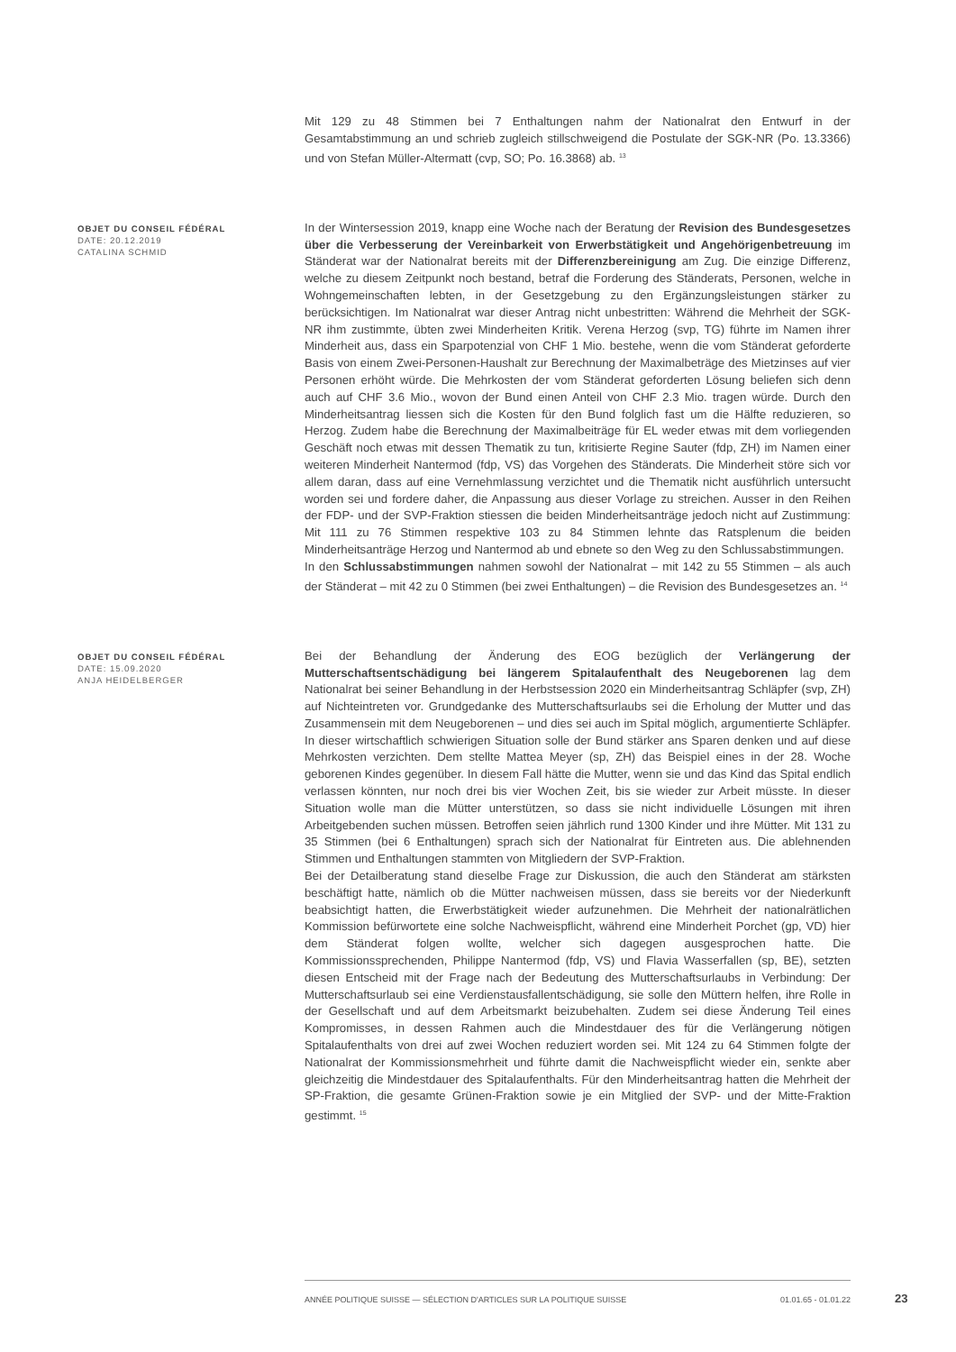Mit 129 zu 48 Stimmen bei 7 Enthaltungen nahm der Nationalrat den Entwurf in der Gesamtabstimmung an und schrieb zugleich stillschweigend die Postulate der SGK-NR (Po. 13.3366) und von Stefan Müller-Altermatt (cvp, SO; Po. 16.3868) ab. <sup>13</sup>
OBJET DU CONSEIL FÉDÉRAL
DATE: 20.12.2019
CATALINA SCHMID
In der Wintersession 2019, knapp eine Woche nach der Beratung der Revision des Bundesgesetzes über die Verbesserung der Vereinbarkeit von Erwerbstätigkeit und Angehörigenbetreuung im Ständerat war der Nationalrat bereits mit der Differenzbereinigung am Zug. Die einzige Differenz, welche zu diesem Zeitpunkt noch bestand, betraf die Forderung des Ständerats, Personen, welche in Wohngemeinschaften lebten, in der Gesetzgebung zu den Ergänzungsleistungen stärker zu berücksichtigen. Im Nationalrat war dieser Antrag nicht unbestritten: Während die Mehrheit der SGK-NR ihm zustimmte, übten zwei Minderheiten Kritik. Verena Herzog (svp, TG) führte im Namen ihrer Minderheit aus, dass ein Sparpotenzial von CHF 1 Mio. bestehe, wenn die vom Ständerat geforderte Basis von einem Zwei-Personen-Haushalt zur Berechnung der Maximalbeträge des Mietzinses auf vier Personen erhöht würde. Die Mehrkosten der vom Ständerat geforderten Lösung beliefen sich denn auch auf CHF 3.6 Mio., wovon der Bund einen Anteil von CHF 2.3 Mio. tragen würde. Durch den Minderheitsantrag liessen sich die Kosten für den Bund folglich fast um die Hälfte reduzieren, so Herzog. Zudem habe die Berechnung der Maximalbeiträge für EL weder etwas mit dem vorliegenden Geschäft noch etwas mit dessen Thematik zu tun, kritisierte Regine Sauter (fdp, ZH) im Namen einer weiteren Minderheit Nantermod (fdp, VS) das Vorgehen des Ständerats. Die Minderheit störe sich vor allem daran, dass auf eine Vernehmlassung verzichtet und die Thematik nicht ausführlich untersucht worden sei und fordere daher, die Anpassung aus dieser Vorlage zu streichen. Ausser in den Reihen der FDP- und der SVP-Fraktion stiessen die beiden Minderheitsanträge jedoch nicht auf Zustimmung: Mit 111 zu 76 Stimmen respektive 103 zu 84 Stimmen lehnte das Ratsplenum die beiden Minderheitsanträge Herzog und Nantermod ab und ebnete so den Weg zu den Schlussabstimmungen.
In den Schlussabstimmungen nahmen sowohl der Nationalrat – mit 142 zu 55 Stimmen – als auch der Ständerat – mit 42 zu 0 Stimmen (bei zwei Enthaltungen) – die Revision des Bundesgesetzes an. <sup>14</sup>
OBJET DU CONSEIL FÉDÉRAL
DATE: 15.09.2020
ANJA HEIDELBERGER
Bei der Behandlung der Änderung des EOG bezüglich der Verlängerung der Mutterschaftsentschädigung bei längerem Spitalaufenthalt des Neugeborenen lag dem Nationalrat bei seiner Behandlung in der Herbstsession 2020 ein Minderheitsantrag Schläpfer (svp, ZH) auf Nichteintreten vor. Grundgedanke des Mutterschaftsurlaubs sei die Erholung der Mutter und das Zusammensein mit dem Neugeborenen – und dies sei auch im Spital möglich, argumentierte Schläpfer. In dieser wirtschaftlich schwierigen Situation solle der Bund stärker ans Sparen denken und auf diese Mehrkosten verzichten. Dem stellte Mattea Meyer (sp, ZH) das Beispiel eines in der 28. Woche geborenen Kindes gegenüber. In diesem Fall hätte die Mutter, wenn sie und das Kind das Spital endlich verlassen könnten, nur noch drei bis vier Wochen Zeit, bis sie wieder zur Arbeit müsste. In dieser Situation wolle man die Mütter unterstützen, so dass sie nicht individuelle Lösungen mit ihren Arbeitgebenden suchen müssen. Betroffen seien jährlich rund 1300 Kinder und ihre Mütter. Mit 131 zu 35 Stimmen (bei 6 Enthaltungen) sprach sich der Nationalrat für Eintreten aus. Die ablehnenden Stimmen und Enthaltungen stammten von Mitgliedern der SVP-Fraktion.
Bei der Detailberatung stand dieselbe Frage zur Diskussion, die auch den Ständerat am stärksten beschäftigt hatte, nämlich ob die Mütter nachweisen müssen, dass sie bereits vor der Niederkunft beabsichtigt hatten, die Erwerbstätigkeit wieder aufzunehmen. Die Mehrheit der nationalrätlichen Kommission befürwortete eine solche Nachweispflicht, während eine Minderheit Porchet (gp, VD) hier dem Ständerat folgen wollte, welcher sich dagegen ausgesprochen hatte. Die Kommissionssprechenden, Philippe Nantermod (fdp, VS) und Flavia Wasserfallen (sp, BE), setzten diesen Entscheid mit der Frage nach der Bedeutung des Mutterschaftsurlaubs in Verbindung: Der Mutterschaftsurlaub sei eine Verdienstausfallentschädigung, sie solle den Müttern helfen, ihre Rolle in der Gesellschaft und auf dem Arbeitsmarkt beizubehalten. Zudem sei diese Änderung Teil eines Kompromisses, in dessen Rahmen auch die Mindestdauer des für die Verlängerung nötigen Spitalaufenthalts von drei auf zwei Wochen reduziert worden sei. Mit 124 zu 64 Stimmen folgte der Nationalrat der Kommissionsmehrheit und führte damit die Nachweispflicht wieder ein, senkte aber gleichzeitig die Mindestdauer des Spitalaufenthalts. Für den Minderheitsantrag hatten die Mehrheit der SP-Fraktion, die gesamte Grünen-Fraktion sowie je ein Mitglied der SVP- und der Mitte-Fraktion gestimmt. <sup>15</sup>
ANNÉE POLITIQUE SUISSE — SÉLECTION D'ARTICLES SUR LA POLITIQUE SUISSE 01.01.65 - 01.01.22
23